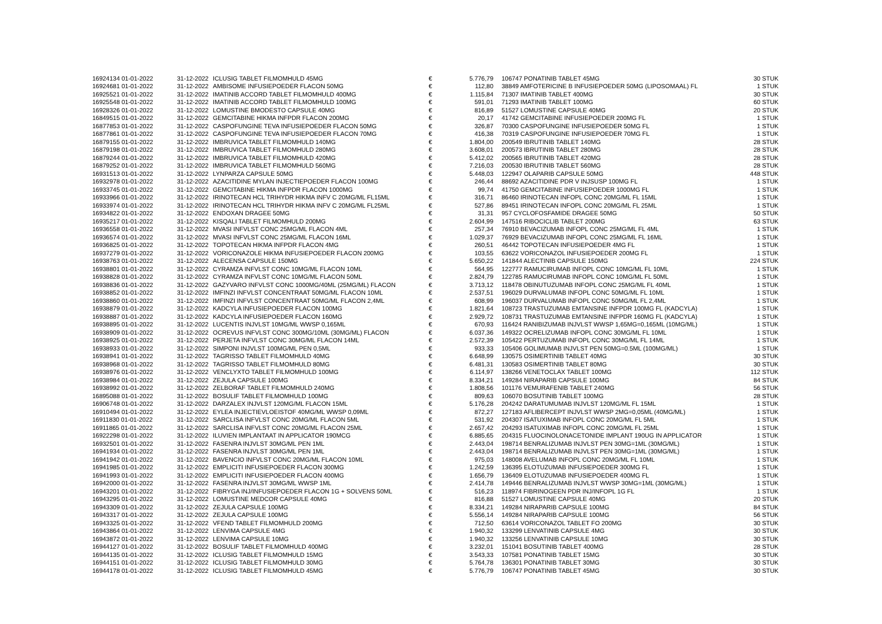| 16924134 01-01-2022 | 31-12-2022 | ICLUSIG TABLET FILMOMHULD 45MG | € | 5.776,79 | 106747 PONATINIB TABLET 45MG | 30 STUK |
| 16924681 01-01-2022 | 31-12-2022 | AMBISOME INFUSIEPOEDER FLACON 50MG | € | 112,80 | 38849 AMFOTERICINE B INFUSIEPOEDER 50MG (LIPOSOMAAL) FL | 1 STUK |
| 16925521 01-01-2022 | 31-12-2022 | IMATINIB ACCORD TABLET FILMOMHULD 400MG | € | 1.115,84 | 71307 IMATINIB TABLET 400MG | 30 STUK |
| 16925548 01-01-2022 | 31-12-2022 | IMATINIB ACCORD TABLET FILMOMHULD 100MG | € | 591,01 | 71293 IMATINIB TABLET 100MG | 60 STUK |
| 16928326 01-01-2022 | 31-12-2022 | LOMUSTINE BMODESTO CAPSULE 40MG | € | 816,89 | 51527 LOMUSTINE CAPSULE 40MG | 20 STUK |
| 16849515 01-01-2022 | 31-12-2022 | GEMCITABINE HIKMA INFPDR FLACON 200MG | € | 20,17 | 41742 GEMCITABINE INFUSIEPOEDER 200MG FL | 1 STUK |
| 16877853 01-01-2022 | 31-12-2022 | CASPOFUNGINE TEVA INFUSIEPOEDER FLACON 50MG | € | 326,87 | 70300 CASPOFUNGINE INFUSIEPOEDER 50MG FL | 1 STUK |
| 16877861 01-01-2022 | 31-12-2022 | CASPOFUNGINE TEVA INFUSIEPOEDER FLACON 70MG | € | 416,38 | 70319 CASPOFUNGINE INFUSIEPOEDER 70MG FL | 1 STUK |
| 16879155 01-01-2022 | 31-12-2022 | IMBRUVICA TABLET FILMOMHULD 140MG | € | 1.804,00 | 200549 IBRUTINIB TABLET 140MG | 28 STUK |
| 16879198 01-01-2022 | 31-12-2022 | IMBRUVICA TABLET FILMOMHULD 280MG | € | 3.608,01 | 200573 IBRUTINIB TABLET 280MG | 28 STUK |
| 16879244 01-01-2022 | 31-12-2022 | IMBRUVICA TABLET FILMOMHULD 420MG | € | 5.412,02 | 200565 IBRUTINIB TABLET 420MG | 28 STUK |
| 16879252 01-01-2022 | 31-12-2022 | IMBRUVICA TABLET FILMOMHULD 560MG | € | 7.216,03 | 200530 IBRUTINIB TABLET 560MG | 28 STUK |
| 16931513 01-01-2022 | 31-12-2022 | LYNPARZA CAPSULE 50MG | € | 5.448,03 | 122947 OLAPARIB CAPSULE 50MG | 448 STUK |
| 16932978 01-01-2022 | 31-12-2022 | AZACITIDINE MYLAN INJECTIEPOEDER FLACON 100MG | € | 246,44 | 88692 AZACITIDINE PDR V INJSUSP 100MG FL | 1 STUK |
| 16933745 01-01-2022 | 31-12-2022 | GEMCITABINE HIKMA INFPDR FLACON 1000MG | € | 99,74 | 41750 GEMCITABINE INFUSIEPOEDER 1000MG FL | 1 STUK |
| 16933966 01-01-2022 | 31-12-2022 | IRINOTECAN HCL TRIHYDR HIKMA INFV C 20MG/ML FL15ML | € | 316,71 | 86460 IRINOTECAN INFOPL CONC 20MG/ML FL 15ML | 1 STUK |
| 16933974 01-01-2022 | 31-12-2022 | IRINOTECAN HCL TRIHYDR HIKMA INFV C 20MG/ML FL25ML | € | 527,86 | 89451 IRINOTECAN INFOPL CONC 20MG/ML FL 25ML | 1 STUK |
| 16934822 01-01-2022 | 31-12-2022 | ENDOXAN DRAGEE 50MG | € | 31,31 | 957 CYCLOFOSFAMIDE DRAGEE 50MG | 50 STUK |
| 16935217 01-01-2022 | 31-12-2022 | KISQALI TABLET FILMOMHULD 200MG | € | 2.604,99 | 147516 RIBOCICLIB TABLET 200MG | 63 STUK |
| 16936558 01-01-2022 | 31-12-2022 | MVASI INFVLST CONC 25MG/ML FLACON 4ML | € | 257,34 | 76910 BEVACIZUMAB INFOPL CONC 25MG/ML FL 4ML | 1 STUK |
| 16936574 01-01-2022 | 31-12-2022 | MVASI INFVLST CONC 25MG/ML FLACON 16ML | € | 1.029,37 | 76929 BEVACIZUMAB INFOPL CONC 25MG/ML FL 16ML | 1 STUK |
| 16936825 01-01-2022 | 31-12-2022 | TOPOTECAN HIKMA INFPDR FLACON 4MG | € | 260,51 | 46442 TOPOTECAN INFUSIEPOEDER 4MG FL | 1 STUK |
| 16937279 01-01-2022 | 31-12-2022 | VORICONAZOLE HIKMA INFUSIEPOEDER FLACON 200MG | € | 103,55 | 63622 VORICONAZOL INFUSIEPOEDER 200MG FL | 1 STUK |
| 16938763 01-01-2022 | 31-12-2022 | ALECENSA CAPSULE 150MG | € | 5.650,22 | 141844 ALECTINIB CAPSULE 150MG | 224 STUK |
| 16938801 01-01-2022 | 31-12-2022 | CYRAMZA INFVLST CONC 10MG/ML FLACON 10ML | € | 564,95 | 122777 RAMUCIRUMAB INFOPL CONC 10MG/ML FL 10ML | 1 STUK |
| 16938828 01-01-2022 | 31-12-2022 | CYRAMZA INFVLST CONC 10MG/ML FLACON 50ML | € | 2.824,79 | 122785 RAMUCIRUMAB INFOPL CONC 10MG/ML FL 50ML | 1 STUK |
| 16938836 01-01-2022 | 31-12-2022 | GAZYVARO INFVLST CONC 1000MG/40ML (25MG/ML) FLACON | € | 3.713,12 | 118478 OBINUTUZUMAB INFOPL CONC 25MG/ML FL 40ML | 1 STUK |
| 16938852 01-01-2022 | 31-12-2022 | IMFINZI INFVLST CONCENTRAAT 50MG/ML FLACON 10ML | € | 2.537,51 | 196029 DURVALUMAB INFOPL CONC 50MG/ML FL 10ML | 1 STUK |
| 16938860 01-01-2022 | 31-12-2022 | IMFINZI INFVLST CONCENTRAAT 50MG/ML FLACON 2,4ML | € | 608,99 | 196037 DURVALUMAB INFOPL CONC 50MG/ML FL 2,4ML | 1 STUK |
| 16938879 01-01-2022 | 31-12-2022 | KADCYLA INFUSIEPOEDER FLACON 100MG | € | 1.821,64 | 108723 TRASTUZUMAB EMTANSINE INFPDR 100MG FL (KADCYLA) | 1 STUK |
| 16938887 01-01-2022 | 31-12-2022 | KADCYLA INFUSIEPOEDER FLACON 160MG | € | 2.929,72 | 108731 TRASTUZUMAB EMTANSINE INFPDR 160MG FL (KADCYLA) | 1 STUK |
| 16938895 01-01-2022 | 31-12-2022 | LUCENTIS INJVLST 10MG/ML WWSP 0,165ML | € | 670,93 | 116424 RANIBIZUMAB INJVLST WWSP 1,65MG=0,165ML (10MG/ML) | 1 STUK |
| 16938909 01-01-2022 | 31-12-2022 | OCREVUS INFVLST CONC 300MG/10ML (30MG/ML) FLACON | € | 6.037,36 | 149322 OCRELIZUMAB INFOPL CONC 30MG/ML FL 10ML | 1 STUK |
| 16938925 01-01-2022 | 31-12-2022 | PERJETA INFVLST CONC 30MG/ML FLACON 14ML | € | 2.572,39 | 105422 PERTUZUMAB INFOPL CONC 30MG/ML FL 14ML | 1 STUK |
| 16938933 01-01-2022 | 31-12-2022 | SIMPONI INJVLST 100MG/ML PEN 0,5ML | € | 933,33 | 105406 GOLIMUMAB INJVLST PEN 50MG=0.5ML (100MG/ML) | 1 STUK |
| 16938941 01-01-2022 | 31-12-2022 | TAGRISSO TABLET FILMOMHULD 40MG | € | 6.648,99 | 130575 OSIMERTINIB TABLET 40MG | 30 STUK |
| 16938968 01-01-2022 | 31-12-2022 | TAGRISSO TABLET FILMOMHULD 80MG | € | 6.481,31 | 130583 OSIMERTINIB TABLET 80MG | 30 STUK |
| 16938976 01-01-2022 | 31-12-2022 | VENCLYXTO TABLET FILMOMHULD 100MG | € | 6.114,97 | 138266 VENETOCLAX TABLET 100MG | 112 STUK |
| 16938984 01-01-2022 | 31-12-2022 | ZEJULA CAPSULE 100MG | € | 8.334,21 | 149284 NIRAPARIB CAPSULE 100MG | 84 STUK |
| 16938992 01-01-2022 | 31-12-2022 | ZELBORAF TABLET FILMOMHULD 240MG | € | 1.808,56 | 101176 VEMURAFENIB TABLET 240MG | 56 STUK |
| 16895088 01-01-2022 | 31-12-2022 | BOSULIF TABLET FILMOMHULD 100MG | € | 809,63 | 106070 BOSUTINIB TABLET 100MG | 28 STUK |
| 16906748 01-01-2022 | 31-12-2022 | DARZALEX INJVLST 120MG/ML FLACON 15ML | € | 5.176,28 | 204242 DARATUMUMAB INJVLST 120MG/ML FL 15ML | 1 STUK |
| 16910494 01-01-2022 | 31-12-2022 | EYLEA INJECTIEVLOEISTOF 40MG/ML WWSP 0,09ML | € | 872,27 | 127183 AFLIBERCEPT INJVLST WWSP 2MG=0,05ML (40MG/ML) | 1 STUK |
| 16911830 01-01-2022 | 31-12-2022 | SARCLISA INFVLST CONC 20MG/ML FLACON 5ML | € | 531,92 | 204307 ISATUXIMAB INFOPL CONC 20MG/ML FL 5ML | 1 STUK |
| 16911865 01-01-2022 | 31-12-2022 | SARCLISA INFVLST CONC 20MG/ML FLACON 25ML | € | 2.657,42 | 204293 ISATUXIMAB INFOPL CONC 20MG/ML FL 25ML | 1 STUK |
| 16922298 01-01-2022 | 31-12-2022 | ILUVIEN IMPLANTAAT IN APPLICATOR 190MCG | € | 6.885,65 | 204315 FLUOCINOLONACETONIDE IMPLANT 190UG IN APPLICATOR | 1 STUK |
| 16932501 01-01-2022 | 31-12-2022 | FASENRA INJVLST 30MG/ML PEN 1ML | € | 2.443,04 | 198714 BENRALIZUMAB INJVLST PEN 30MG=1ML (30MG/ML) | 1 STUK |
| 16941934 01-01-2022 | 31-12-2022 | FASENRA INJVLST 30MG/ML PEN 1ML | € | 2.443,04 | 198714 BENRALIZUMAB INJVLST PEN 30MG=1ML (30MG/ML) | 1 STUK |
| 16941942 01-01-2022 | 31-12-2022 | BAVENCIO INFVLST CONC 20MG/ML FLACON 10ML | € | 975,03 | 148008 AVELUMAB INFOPL CONC 20MG/ML FL 10ML | 1 STUK |
| 16941985 01-01-2022 | 31-12-2022 | EMPLICITI INFUSIEPOEDER FLACON 300MG | € | 1.242,59 | 136395 ELOTUZUMAB INFUSIEPOEDER 300MG FL | 1 STUK |
| 16941993 01-01-2022 | 31-12-2022 | EMPLICITI INFUSIEPOEDER FLACON 400MG | € | 1.656,79 | 136409 ELOTUZUMAB INFUSIEPOEDER 400MG FL | 1 STUK |
| 16942000 01-01-2022 | 31-12-2022 | FASENRA INJVLST 30MG/ML WWSP 1ML | € | 2.414,78 | 149446 BENRALIZUMAB INJVLST WWSP 30MG=1ML (30MG/ML) | 1 STUK |
| 16943201 01-01-2022 | 31-12-2022 | FIBRYGA INJ/INFUSIEPOEDER FLACON 1G + SOLVENS 50ML | € | 516,23 | 118974 FIBRINOGEEN PDR INJ/INFOPL 1G FL | 1 STUK |
| 16943295 01-01-2022 | 31-12-2022 | LOMUSTINE MEDCOR CAPSULE 40MG | € | 816,88 | 51527 LOMUSTINE CAPSULE 40MG | 20 STUK |
| 16943309 01-01-2022 | 31-12-2022 | ZEJULA CAPSULE 100MG | € | 8.334,21 | 149284 NIRAPARIB CAPSULE 100MG | 84 STUK |
| 16943317 01-01-2022 | 31-12-2022 | ZEJULA CAPSULE 100MG | € | 5.556,14 | 149284 NIRAPARIB CAPSULE 100MG | 56 STUK |
| 16943325 01-01-2022 | 31-12-2022 | VFEND TABLET FILMOMHULD 200MG | € | 712,50 | 63614 VORICONAZOL TABLET FO 200MG | 30 STUK |
| 16943864 01-01-2022 | 31-12-2022 | LENVIMA CAPSULE 4MG | € | 1.940,32 | 133299 LENVATINIB CAPSULE 4MG | 30 STUK |
| 16943872 01-01-2022 | 31-12-2022 | LENVIMA CAPSULE 10MG | € | 1.940,32 | 133256 LENVATINIB CAPSULE 10MG | 30 STUK |
| 16944127 01-01-2022 | 31-12-2022 | BOSULIF TABLET FILMOMHULD 400MG | € | 3.232,01 | 151041 BOSUTINIB TABLET 400MG | 28 STUK |
| 16944135 01-01-2022 | 31-12-2022 | ICLUSIG TABLET FILMOMHULD 15MG | € | 3.543,33 | 107581 PONATINIB TABLET 15MG | 30 STUK |
| 16944151 01-01-2022 | 31-12-2022 | ICLUSIG TABLET FILMOMHULD 30MG | € | 5.764,78 | 136301 PONATINIB TABLET 30MG | 30 STUK |
| 16944178 01-01-2022 | 31-12-2022 | ICLUSIG TABLET FILMOMHULD 45MG | € | 5.776,79 | 106747 PONATINIB TABLET 45MG | 30 STUK |